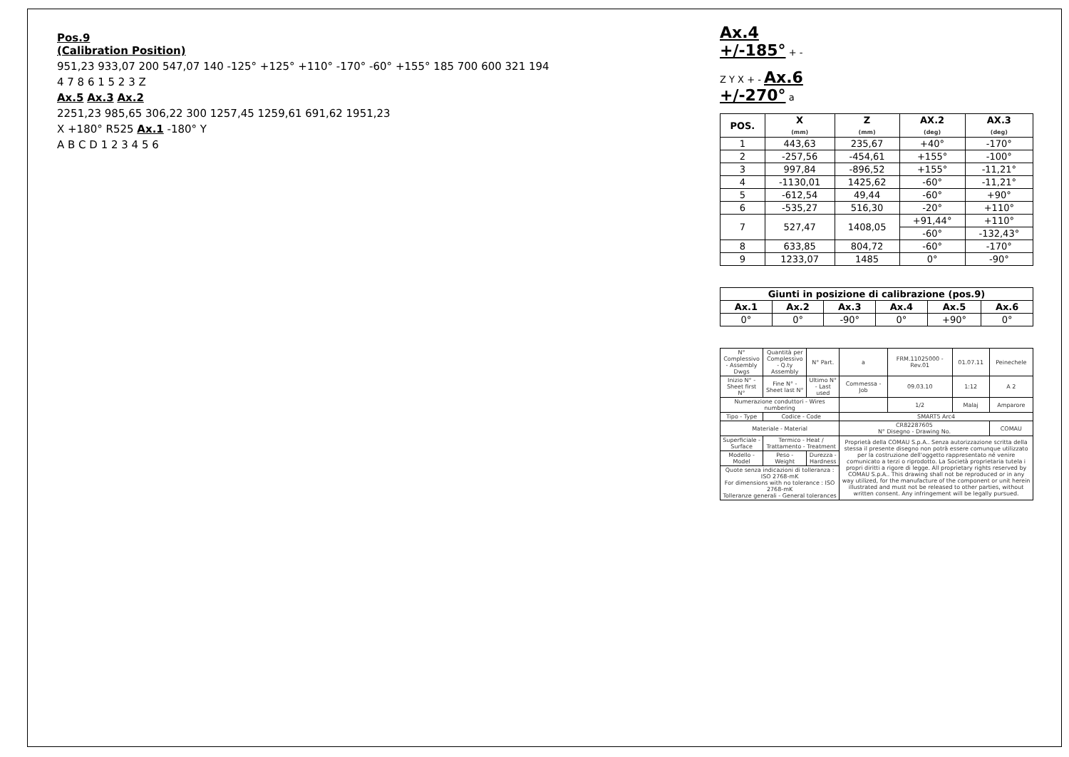Pos.9
(Calibration Position)
951,23 933,07 200 547,07 140 -125° +125° +110° -170° -60° +155° 185 700 600 321 194
4 7 8 6 1 5 2 3 Z
Ax.5 Ax.3 Ax.2
2251,23 985,65 306,22 300 1257,45 1259,61 691,62 1951,23
X +180° R525 Ax.1 -180° Y
A B C D 1 2 3 4 5 6
Ax.4
+/-185° + -
Z Y X + - Ax.6
+/-270° a
| POS. | X (mm) | Z (mm) | AX.2 (deg) | AX.3 (deg) |
| --- | --- | --- | --- | --- |
| 1 | 443,63 | 235,67 | +40° | -170° |
| 2 | -257,56 | -454,61 | +155° | -100° |
| 3 | 997,84 | -896,52 | +155° | -11,21° |
| 4 | -1130,01 | 1425,62 | -60° | -11,21° |
| 5 | -612,54 | 49,44 | -60° | +90° |
| 6 | -535,27 | 516,30 | -20° | +110° |
| 7 | 527,47 | 1408,05 | +91,44° | +110° |
| | | | -60° | -132,43° |
| 8 | 633,85 | 804,72 | -60° | -170° |
| 9 | 1233,07 | 1485 | 0° | -90° |
| Giunti in posizione di calibrazione (pos.9) | | | | | |
| --- | --- | --- | --- | --- | --- |
| Ax.1 | Ax.2 | Ax.3 | Ax.4 | Ax.5 | Ax.6 |
| 0° | 0° | -90° | 0° | +90° | 0° |
| N° Complessivo - Assembly Dwgs | Quantità per Complessivo - Q.ty Assembly | N° Part. | a | FRM.11025000 - Rev.01 | 01.07.11 | Peinechele |
| Inizio N° - Sheet first N° | Fine N° - Sheet last N° | Ultimo N° - Last used | Commessa - Job | 09.03.10 | 1:12 | A 2 |
| Numerazione conduttori - Wires numbering | | | | 1/2 | Malaj | Amparore |
| Tipo - Type | Codice - Code | | SMART5 Arc4 | | | |
| Materiale - Material | | | CR82287605 N° Disegno - Drawing No. | | | COMAU |
| Superficiale - Surface | Termico - Heat / Trattamento - Treatment | | Proprietà della COMAU S.p.A.. Senza autorizzazione scritta della stessa il presente disegno non potrà essere comunque utilizzato per la costruzione dell'oggetto rappresentato né venire comunicato a terzi o riprodotto. La Società proprietaria tutela i propri diritti a rigore di legge. All proprietary rights reserved by COMAU S.p.A.. This drawing shall not be reproduced or in any way utilized, for the manufacture of the component or unit herein illustrated and must not be released to other parties, without written consent. Any infringement will be legally pursued. | | | |
| Modello - Model | Peso - Weight | Durezza - Hardness | | | | |
| Quote senza indicazioni di tolleranza : ISO 2768-mK For dimensions with no tolerance : ISO 2768-mK Tolleranze generali - General tolerances | | | | | | |